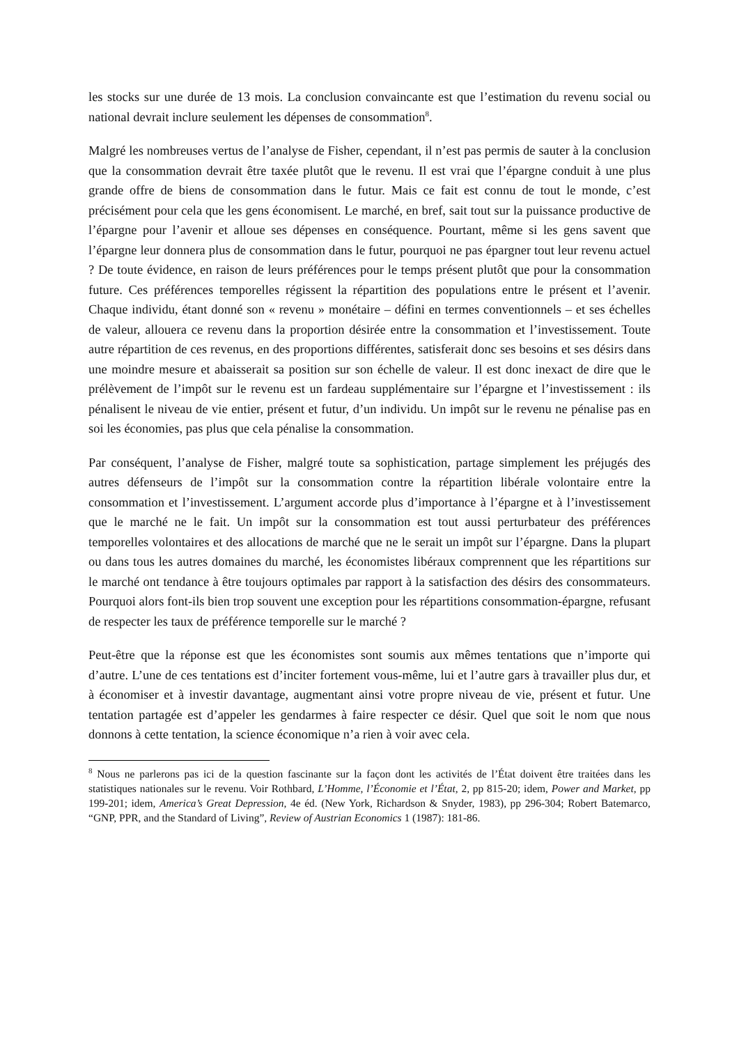les stocks sur une durée de 13 mois. La conclusion convaincante est que l’estimation du revenu social ou national devrait inclure seulement les dépenses de consommation<sup>8</sup>.
Malgré les nombreuses vertus de l’analyse de Fisher, cependant, il n’est pas permis de sauter à la conclusion que la consommation devrait être taxée plutôt que le revenu. Il est vrai que l’épargne conduit à une plus grande offre de biens de consommation dans le futur. Mais ce fait est connu de tout le monde, c’est précisément pour cela que les gens économisent. Le marché, en bref, sait tout sur la puissance productive de l’épargne pour l’avenir et alloue ses dépenses en conséquence. Pourtant, même si les gens savent que l’épargne leur donnera plus de consommation dans le futur, pourquoi ne pas épargner tout leur revenu actuel ? De toute évidence, en raison de leurs préférences pour le temps présent plutôt que pour la consommation future. Ces préférences temporelles régissent la répartition des populations entre le présent et l’avenir. Chaque individu, étant donné son « revenu » monétaire – défini en termes conventionnels – et ses échelles de valeur, allouera ce revenu dans la proportion désirée entre la consommation et l’investissement. Toute autre répartition de ces revenus, en des proportions différentes, satisferait donc ses besoins et ses désirs dans une moindre mesure et abaisserait sa position sur son échelle de valeur. Il est donc inexact de dire que le prélèvement de l’impôt sur le revenu est un fardeau supplémentaire sur l’épargne et l’investissement : ils pénalisent le niveau de vie entier, présent et futur, d’un individu. Un impôt sur le revenu ne pénalise pas en soi les économies, pas plus que cela pénalise la consommation.
Par conséquent, l’analyse de Fisher, malgré toute sa sophistication, partage simplement les préjugés des autres défenseurs de l’impôt sur la consommation contre la répartition libérale volontaire entre la consommation et l’investissement. L’argument accorde plus d’importance à l’épargne et à l’investissement que le marché ne le fait. Un impôt sur la consommation est tout aussi perturbateur des préférences temporelles volontaires et des allocations de marché que ne le serait un impôt sur l’épargne. Dans la plupart ou dans tous les autres domaines du marché, les économistes libéraux comprennent que les répartitions sur le marché ont tendance à être toujours optimales par rapport à la satisfaction des désirs des consommateurs. Pourquoi alors font-ils bien trop souvent une exception pour les répartitions consommation-épargne, refusant de respecter les taux de préférence temporelle sur le marché ?
Peut-être que la réponse est que les économistes sont soumis aux mêmes tentations que n’importe qui d’autre. L’une de ces tentations est d’inciter fortement vous-même, lui et l’autre gars à travailler plus dur, et à économiser et à investir davantage, augmentant ainsi votre propre niveau de vie, présent et futur. Une tentation partagée est d’appeler les gendarmes à faire respecter ce désir. Quel que soit le nom que nous donnons à cette tentation, la science économique n’a rien à voir avec cela.
<sup>8</sup> Nous ne parlerons pas ici de la question fascinante sur la façon dont les activités de l’État doivent être traitées dans les statistiques nationales sur le revenu. Voir Rothbard, L’Homme, l’Économie et l’État, 2, pp 815-20; idem, Power and Market, pp 199-201; idem, America’s Great Depression, 4e éd. (New York, Richardson & Snyder, 1983), pp 296-304; Robert Batemarco, “GNP, PPR, and the Standard of Living”, Review of Austrian Economics 1 (1987): 181-86.